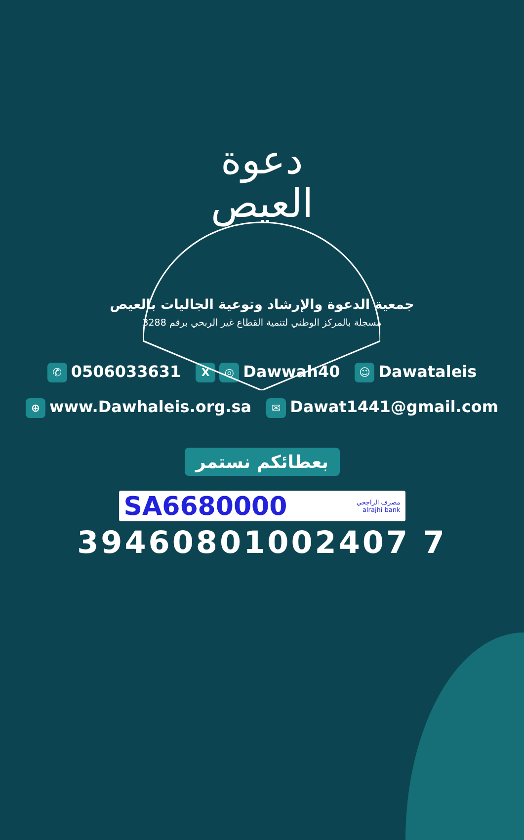دعوة
العيص
جمعية الدعوة والإرشاد وتوعية الجاليات بالعيص
مسجلة بالمركز الوطني لتنمية القطاع غير الربحي برقم 3288
✆ 0506033631 X ◎ Dawwah40 ☺ Dawataleis
⊕ www.Dawhaleis.org.sa ✉ Dawat1441@gmail.com
بعطائكم نستمر
SA6680000
مصرف الراجحي
alrajhi bank
39460801002407 7